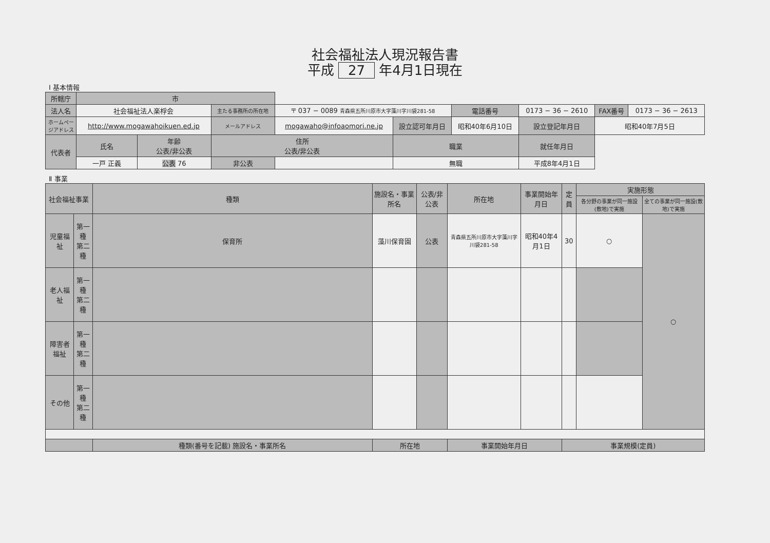社会福祉法人現況報告書
平成 27 年4月1日現在
Ⅰ 基本情報
| 所轄庁 | 市 | | | | | | | | | |
| 法人名 | 社会福祉法人楽桴会 | | 主たる事務所の所在地 | 〒 037 − 0089 青森県五所川原市大字藻川字川袋281-58 | | 電話番号 | 0173 − 36 − 2610 | | FAX番号 | 0173 − 36 − 2613 |
| ホームページアドレス | http://www.mogawahoikuen.ed.jp | | メールアドレス | mogawaho@infoaomori.ne.jp | 設立認可年月日 | 昭和40年6月10日 | | 設立登記年月日 | 昭和40年7月5日 | |
| 代表者 | 氏名 | 年齢 公表/非公表 | 住所 公表/非公表 | | 職業 | | 就任年月日 | | | |
| | 一戸 正義 | 公表 76 | 非公表 | | 無職 | | 平成8年4月1日 | | | |
Ⅱ 事業
| 社会福祉事業 | | 種類 | 施設名・事業所名 | 公表/非公表 | 所在地 | 事業開始年月日 | 定員 | 実施形態 | |
| --- | --- | --- | --- | --- | --- | --- | --- | --- | --- |
| | | | | | | | | 各分野の事業が同一施設(敷地)で実施 | 全ての事業が同一施設(敷地)で実施 |
| 児童福祉 | 第一種 第二種 | 保育所 | 藻川保育園 | 公表 | 青森県五所川原市大字藻川字川袋281-58 | 昭和40年4月1日 | 30 | ○ | ○ |
| 老人福祉 | 第一種 第二種 | | | | | | | | |
| 障害者福祉 | 第一種 第二種 | | | | | | | | |
| その他 | 第一種 第二種 | | | | | | | | |
| | | 種類(番号を記載) 施設名・事業所名 | 所在地 | | 事業開始年月日 | | 事業規模(定員) | | |